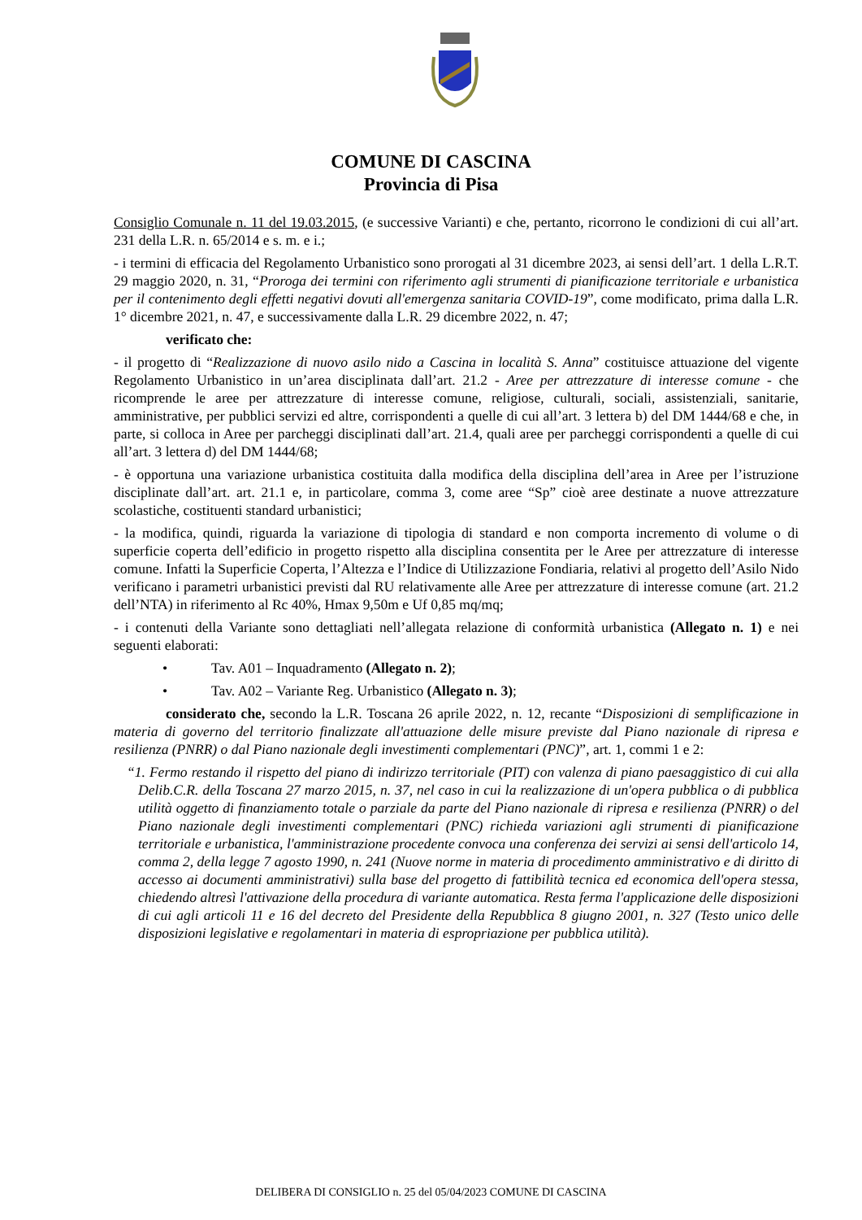COMUNE DI CASCINA
Provincia di Pisa
Consiglio Comunale n. 11 del 19.03.2015, (e successive Varianti) e che, pertanto, ricorrono le condizioni di cui all’art. 231 della L.R. n. 65/2014 e s. m. e i.;
- i termini di efficacia del Regolamento Urbanistico sono prorogati al 31 dicembre 2023, ai sensi dell’art. 1 della L.R.T. 29 maggio 2020, n. 31, “Proroga dei termini con riferimento agli strumenti di pianificazione territoriale e urbanistica per il contenimento degli effetti negativi dovuti all'emergenza sanitaria COVID-19”, come modificato, prima dalla L.R. 1° dicembre 2021, n. 47, e successivamente dalla L.R. 29 dicembre 2022, n. 47;
verificato che:
- il progetto di “Realizzazione di nuovo asilo nido a Cascina in località S. Anna” costituisce attuazione del vigente Regolamento Urbanistico in un’area disciplinata dall’art. 21.2 - Aree per attrezzature di interesse comune - che ricomprende le aree per attrezzature di interesse comune, religiose, culturali, sociali, assistenziali, sanitarie, amministrative, per pubblici servizi ed altre, corrispondenti a quelle di cui all’art. 3 lettera b) del DM 1444/68 e che, in parte, si colloca in Aree per parcheggi disciplinati dall’art. 21.4, quali aree per parcheggi corrispondenti a quelle di cui all’art. 3 lettera d) del DM 1444/68;
- è opportuna una variazione urbanistica costituita dalla modifica della disciplina dell’area in Aree per l’istruzione disciplinate dall’art. art. 21.1 e, in particolare, comma 3, come aree “Sp” cioè aree destinate a nuove attrezzature scolastiche, costituenti standard urbanistici;
- la modifica, quindi, riguarda la variazione di tipologia di standard e non comporta incremento di volume o di superficie coperta dell’edificio in progetto rispetto alla disciplina consentita per le Aree per attrezzature di interesse comune. Infatti la Superficie Coperta, l’Altezza e l’Indice di Utilizzazione Fondiaria, relativi al progetto dell’Asilo Nido verificano i parametri urbanistici previsti dal RU relativamente alle Aree per attrezzature di interesse comune (art. 21.2 dell’NTA) in riferimento al Rc 40%, Hmax 9,50m e Uf 0,85 mq/mq;
- i contenuti della Variante sono dettagliati nell’allegata relazione di conformità urbanistica (Allegato n. 1) e nei seguenti elaborati:
• Tav. A01 – Inquadramento (Allegato n. 2);
• Tav. A02 – Variante Reg. Urbanistico (Allegato n. 3);
considerato che, secondo la L.R. Toscana 26 aprile 2022, n. 12, recante “Disposizioni di semplificazione in materia di governo del territorio finalizzate all'attuazione delle misure previste dal Piano nazionale di ripresa e resilienza (PNRR) o dal Piano nazionale degli investimenti complementari (PNC)”, art. 1, commi 1 e 2:
“1. Fermo restando il rispetto del piano di indirizzo territoriale (PIT) con valenza di piano paesaggistico di cui alla Delib.C.R. della Toscana 27 marzo 2015, n. 37, nel caso in cui la realizzazione di un'opera pubblica o di pubblica utilità oggetto di finanziamento totale o parziale da parte del Piano nazionale di ripresa e resilienza (PNRR) o del Piano nazionale degli investimenti complementari (PNC) richieda variazioni agli strumenti di pianificazione territoriale e urbanistica, l'amministrazione procedente convoca una conferenza dei servizi ai sensi dell'articolo 14, comma 2, della legge 7 agosto 1990, n. 241 (Nuove norme in materia di procedimento amministrativo e di diritto di accesso ai documenti amministrativi) sulla base del progetto di fattibilità tecnica ed economica dell'opera stessa, chiedendo altresì l'attivazione della procedura di variante automatica. Resta ferma l'applicazione delle disposizioni di cui agli articoli 11 e 16 del decreto del Presidente della Repubblica 8 giugno 2001, n. 327 (Testo unico delle disposizioni legislative e regolamentari in materia di espropriazione per pubblica utilità).
DELIBERA DI CONSIGLIO n. 25 del 05/04/2023 COMUNE DI CASCINA